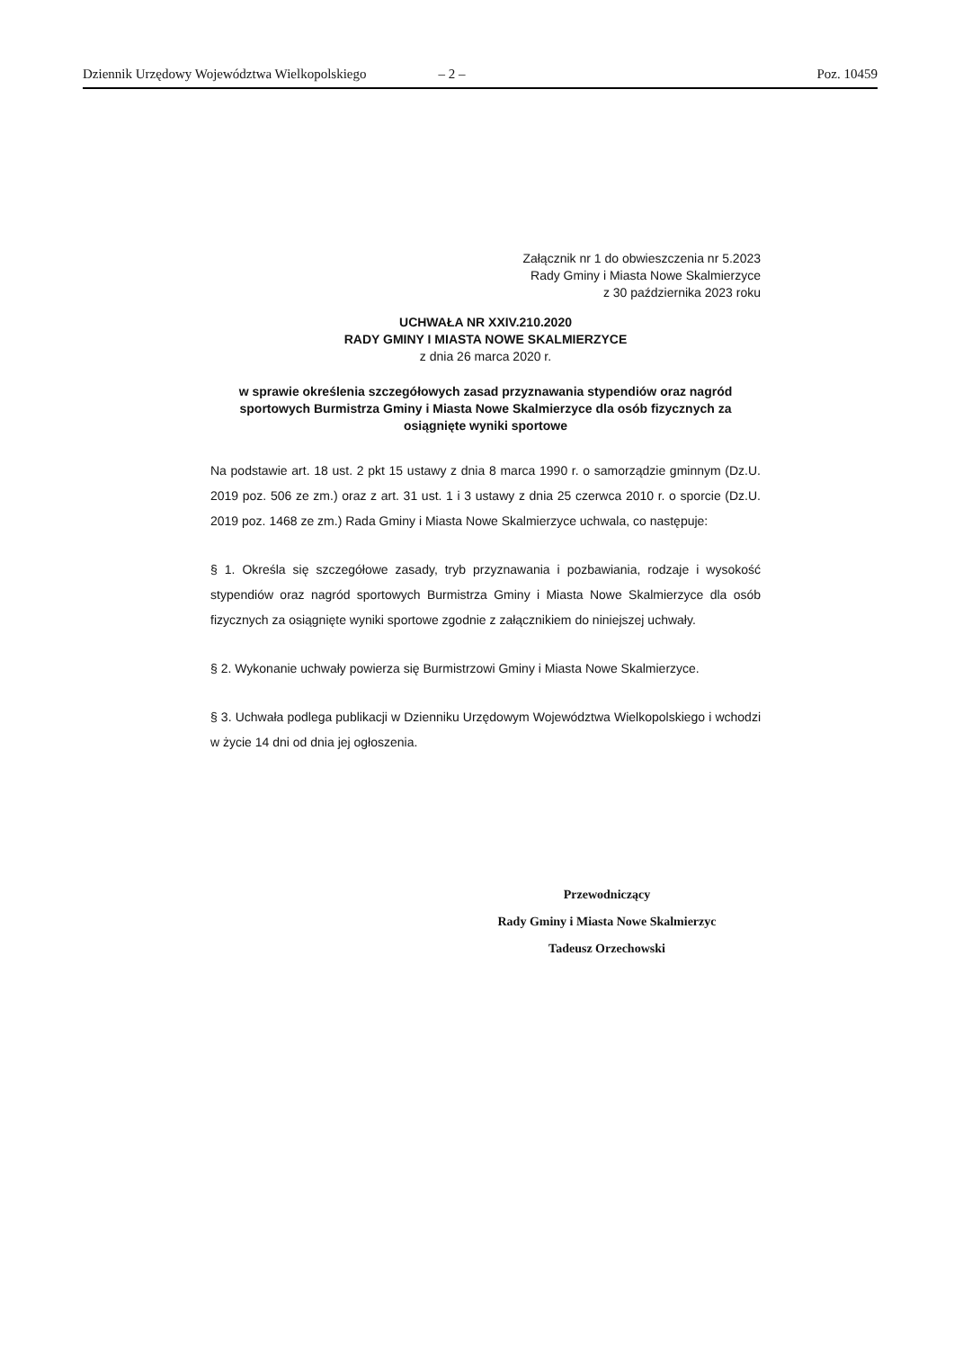Dziennik Urzędowy Województwa Wielkopolskiego – 2 – Poz. 10459
Załącznik nr 1 do obwieszczenia nr 5.2023
Rady Gminy i Miasta Nowe Skalmierzyce
z 30 października 2023 roku
UCHWAŁA NR XXIV.210.2020
RADY GMINY I MIASTA NOWE SKALMIERZYCE
z dnia 26 marca 2020 r.
w sprawie określenia szczegółowych zasad przyznawania stypendiów oraz nagród sportowych Burmistrza Gminy i Miasta Nowe Skalmierzyce dla osób fizycznych za osiągnięte wyniki sportowe
Na podstawie art. 18 ust. 2 pkt 15 ustawy z dnia 8 marca 1990 r. o samorządzie gminnym (Dz.U. 2019 poz. 506 ze zm.) oraz z art. 31 ust. 1 i 3 ustawy z dnia 25 czerwca 2010 r. o sporcie (Dz.U. 2019 poz. 1468 ze zm.) Rada Gminy i Miasta Nowe Skalmierzyce uchwala, co następuje:
§ 1. Określa się szczegółowe zasady, tryb przyznawania i pozbawiania, rodzaje i wysokość stypendiów oraz nagród sportowych Burmistrza Gminy i Miasta Nowe Skalmierzyce dla osób fizycznych za osiągnięte wyniki sportowe zgodnie z załącznikiem do niniejszej uchwały.
§ 2. Wykonanie uchwały powierza się Burmistrzowi Gminy i Miasta Nowe Skalmierzyce.
§ 3. Uchwała podlega publikacji w Dzienniku Urzędowym Województwa Wielkopolskiego i wchodzi w życie 14 dni od dnia jej ogłoszenia.
Przewodniczący
Rady Gminy i Miasta Nowe Skalmierzyc
Tadeusz Orzechowski